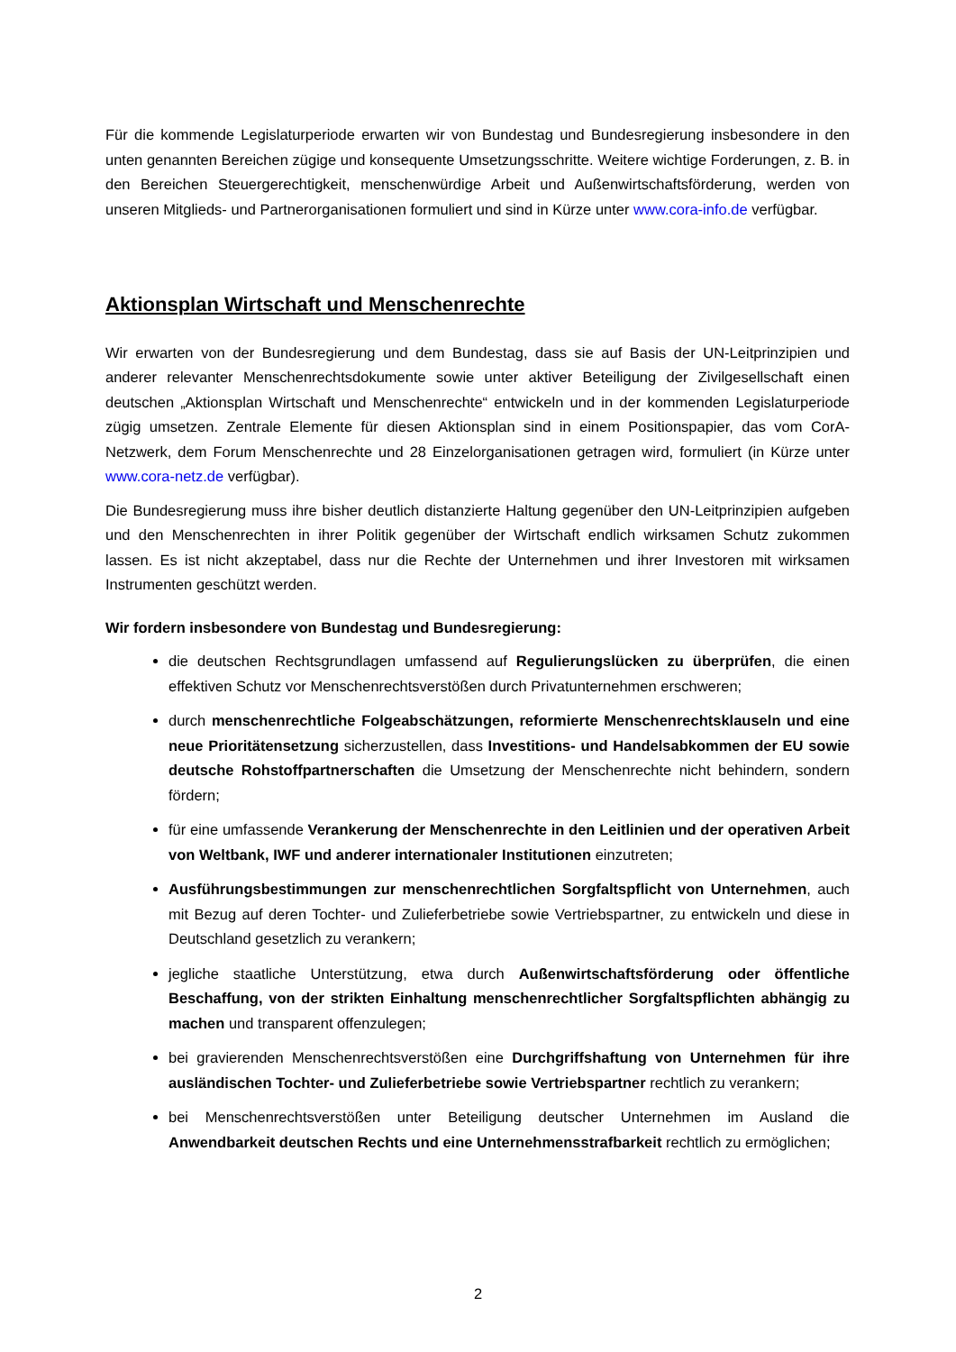Für die kommende Legislaturperiode erwarten wir von Bundestag und Bundesregierung insbesondere in den unten genannten Bereichen zügige und konsequente Umsetzungsschritte. Weitere wichtige Forderungen, z. B. in den Bereichen Steuergerechtigkeit, menschenwürdige Arbeit und Außenwirtschaftsförderung, werden von unseren Mitglieds- und Partnerorganisationen formuliert und sind in Kürze unter www.cora-info.de verfügbar.
Aktionsplan Wirtschaft und Menschenrechte
Wir erwarten von der Bundesregierung und dem Bundestag, dass sie auf Basis der UN-Leitprinzipien und anderer relevanter Menschenrechtsdokumente sowie unter aktiver Beteiligung der Zivilgesellschaft einen deutschen „Aktionsplan Wirtschaft und Menschenrechte“ entwickeln und in der kommenden Legislaturperiode zügig umsetzen. Zentrale Elemente für diesen Aktionsplan sind in einem Positionspapier, das vom CorA-Netzwerk, dem Forum Menschenrechte und 28 Einzelorganisationen getragen wird, formuliert (in Kürze unter www.cora-netz.de verfügbar).
Die Bundesregierung muss ihre bisher deutlich distanzierte Haltung gegenüber den UN-Leitprinzipien aufgeben und den Menschenrechten in ihrer Politik gegenüber der Wirtschaft endlich wirksamen Schutz zukommen lassen. Es ist nicht akzeptabel, dass nur die Rechte der Unternehmen und ihrer Investoren mit wirksamen Instrumenten geschützt werden.
Wir fordern insbesondere von Bundestag und Bundesregierung:
die deutschen Rechtsgrundlagen umfassend auf Regulierungslücken zu überprüfen, die einen effektiven Schutz vor Menschenrechtsverstößen durch Privatunternehmen erschweren;
durch menschenrechtliche Folgeabschätzungen, reformierte Menschenrechtsklauseln und eine neue Prioritätensetzung sicherzustellen, dass Investitions- und Handelsabkommen der EU sowie deutsche Rohstoffpartnerschaften die Umsetzung der Menschenrechte nicht behindern, sondern fördern;
für eine umfassende Verankerung der Menschenrechte in den Leitlinien und der operativen Arbeit von Weltbank, IWF und anderer internationaler Institutionen einzutreten;
Ausführungsbestimmungen zur menschenrechtlichen Sorgfaltspflicht von Unternehmen, auch mit Bezug auf deren Tochter- und Zulieferbetriebe sowie Vertriebspartner, zu entwickeln und diese in Deutschland gesetzlich zu verankern;
jegliche staatliche Unterstützung, etwa durch Außenwirtschaftsförderung oder öffentliche Beschaffung, von der strikten Einhaltung menschenrechtlicher Sorgfaltspflichten abhängig zu machen und transparent offenzulegen;
bei gravierenden Menschenrechtsverstößen eine Durchgriffshaftung von Unternehmen für ihre ausländischen Tochter- und Zulieferbetriebe sowie Vertriebspartner rechtlich zu verankern;
bei Menschenrechtsverstößen unter Beteiligung deutscher Unternehmen im Ausland die Anwendbarkeit deutschen Rechts und eine Unternehmensstrafbarkeit rechtlich zu ermöglichen;
2